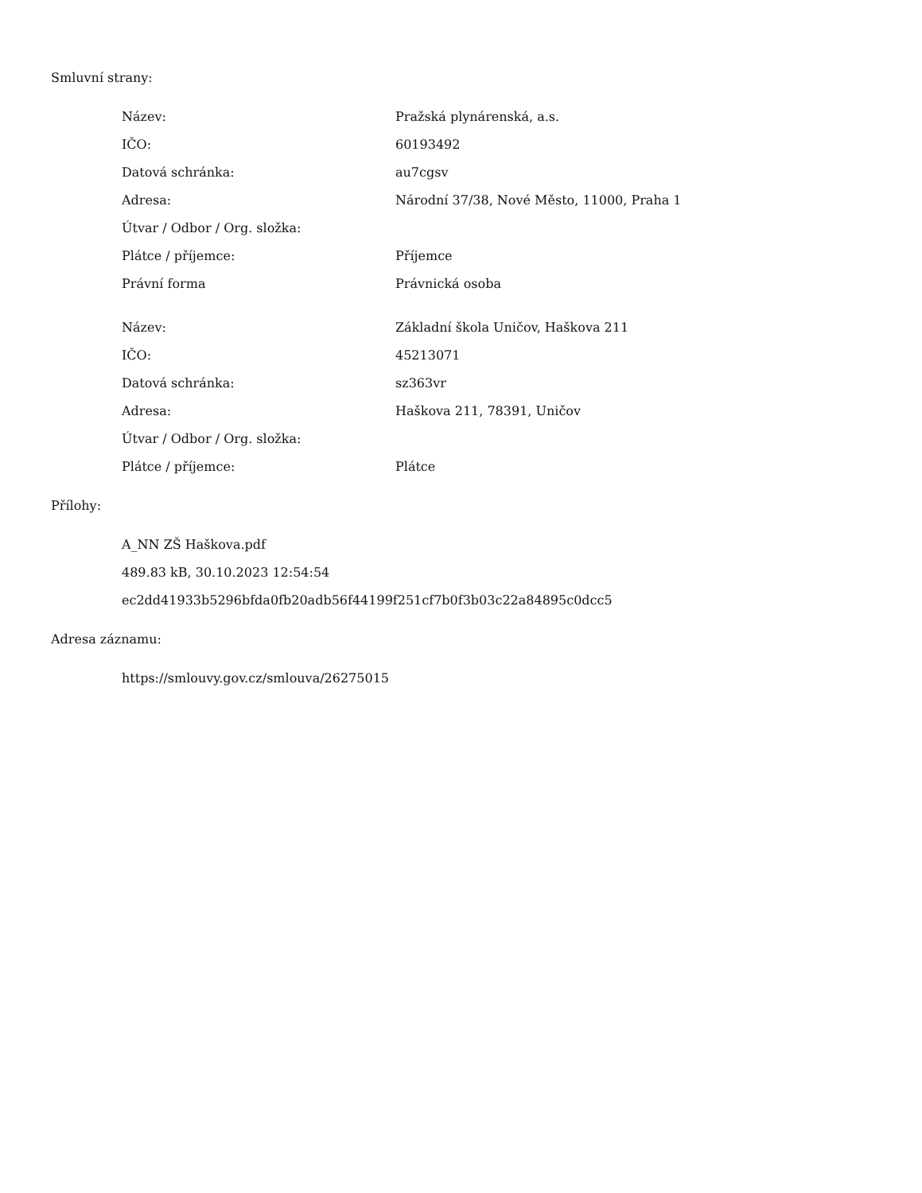Smluvní strany:
| Název: | Pražská plynárenská, a.s. |
| IČO: | 60193492 |
| Datová schránka: | au7cgsv |
| Adresa: | Národní 37/38, Nové Město, 11000, Praha 1 |
| Útvar / Odbor / Org. složka: | |
| Plátce / příjemce: | Příjemce |
| Právní forma | Právnická osoba |
| Název: | Základní škola Uničov, Haškova 211 |
| IČO: | 45213071 |
| Datová schránka: | sz363vr |
| Adresa: | Haškova 211, 78391, Uničov |
| Útvar / Odbor / Org. složka: | |
| Plátce / příjemce: | Plátce |
Přílohy:
A_NN ZŠ Haškova.pdf
489.83 kB, 30.10.2023 12:54:54
ec2dd41933b5296bfda0fb20adb56f44199f251cf7b0f3b03c22a84895c0dcc5
Adresa záznamu:
https://smlouvy.gov.cz/smlouva/26275015